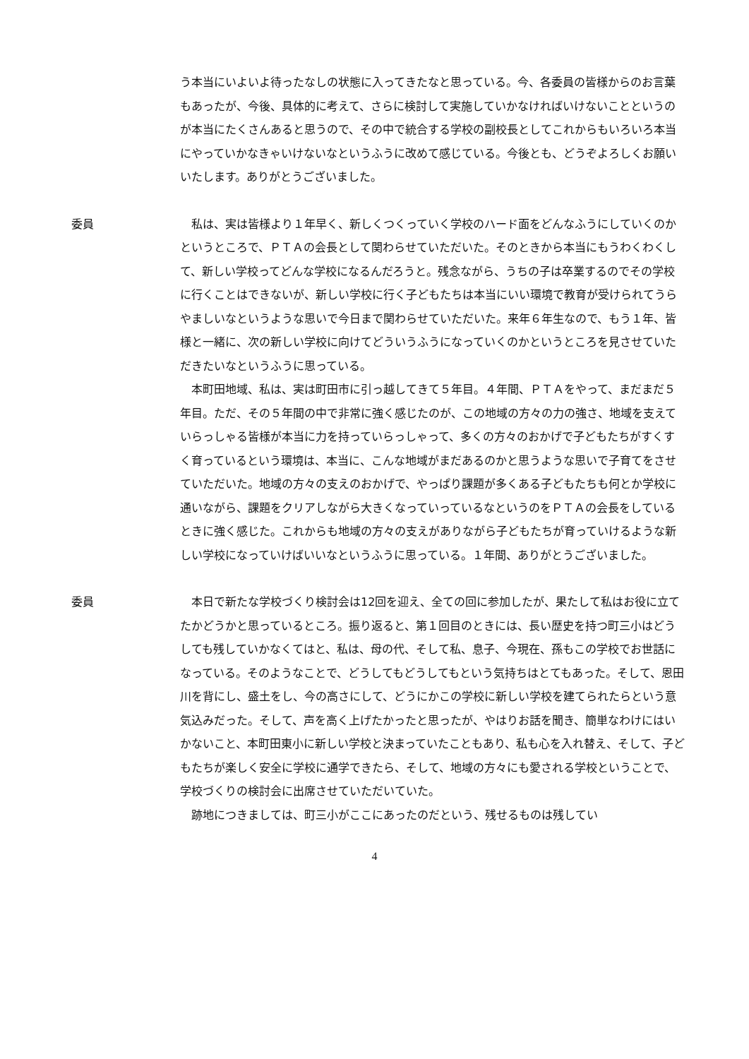う本当にいよいよ待ったなしの状態に入ってきたなと思っている。今、各委員の皆様からのお言葉もあったが、今後、具体的に考えて、さらに検討して実施していかなければいけないことというのが本当にたくさんあると思うので、その中で統合する学校の副校長としてこれからもいろいろ本当にやっていかなきゃいけないなというふうに改めて感じている。今後とも、どうぞよろしくお願いいたします。ありがとうございました。
委員 私は、実は皆様より１年早く、新しくつくっていく学校のハード面をどんなふうにしていくのかというところで、ＰＴＡの会長として関わらせていただいた。そのときから本当にもうわくわくして、新しい学校ってどんな学校になるんだろうと。残念ながら、うちの子は卒業するのでその学校に行くことはできないが、新しい学校に行く子どもたちは本当にいい環境で教育が受けられてうらやましいなというような思いで今日まで関わらせていただいた。来年６年生なので、もう１年、皆様と一緒に、次の新しい学校に向けてどういうふうになっていくのかというところを見させていただきたいなというふうに思っている。
本町田地域、私は、実は町田市に引っ越してきて５年目。４年間、ＰＴＡをやって、まだまだ５年目。ただ、その５年間の中で非常に強く感じたのが、この地域の方々の力の強さ、地域を支えていらっしゃる皆様が本当に力を持っていらっしゃって、多くの方々のおかげで子どもたちがすくすく育っているという環境は、本当に、こんな地域がまだあるのかと思うような思いで子育てをさせていただいた。地域の方々の支えのおかげで、やっぱり課題が多くある子どもたちも何とか学校に通いながら、課題をクリアしながら大きくなっていっているなというのをＰＴＡの会長をしているときに強く感じた。これからも地域の方々の支えがありながら子どもたちが育っていけるような新しい学校になっていけばいいなというふうに思っている。１年間、ありがとうございました。
委員 本日で新たな学校づくり検討会は12回を迎え、全ての回に参加したが、果たして私はお役に立てたかどうかと思っているところ。振り返ると、第１回目のときには、長い歴史を持つ町三小はどうしても残していかなくてはと、私は、母の代、そして私、息子、今現在、孫もこの学校でお世話になっている。そのようなことで、どうしてもどうしてもという気持ちはとてもあった。そして、恩田川を背にし、盛土をし、今の高さにして、どうにかこの学校に新しい学校を建てられたらという意気込みだった。そして、声を高く上げたかったと思ったが、やはりお話を聞き、簡単なわけにはいかないこと、本町田東小に新しい学校と決まっていたこともあり、私も心を入れ替え、そして、子どもたちが楽しく安全に学校に通学できたら、そして、地域の方々にも愛される学校ということで、学校づくりの検討会に出席させていただいていた。
跡地につきましては、町三小がここにあったのだという、残せるものは残してい
4